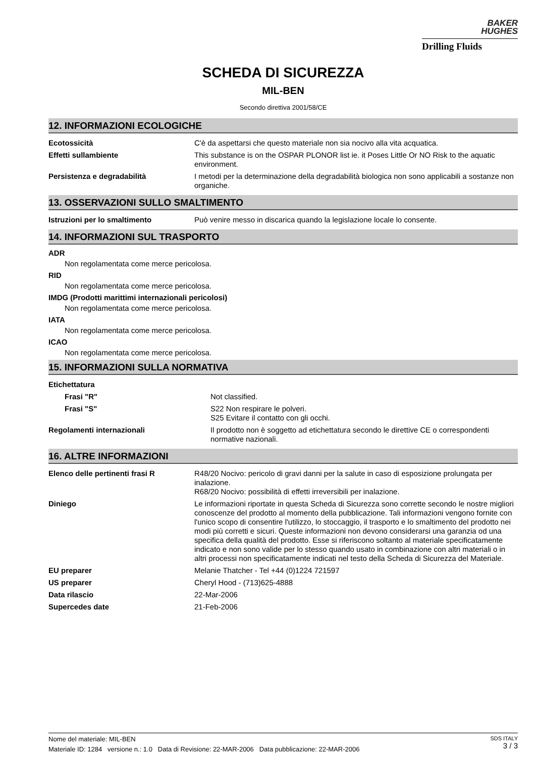BAKER
HUGHES
Drilling Fluids
SCHEDA DI SICUREZZA
MIL-BEN
Secondo direttiva 2001/58/CE
12. INFORMAZIONI ECOLOGICHE
| Ecotossicità | C'è da aspettarsi che questo materiale non sia nocivo alla vita acquatica. |
| Effetti sullambiente | This substance is on the OSPAR PLONOR list ie. it Poses Little Or NO Risk to the aquatic environment. |
| Persistenza e degradabilità | I metodi per la determinazione della degradabilità biologica non sono applicabili a sostanze non organiche. |
13. OSSERVAZIONI SULLO SMALTIMENTO
| Istruzioni per lo smaltimento | Può venire messo in discarica quando la legislazione locale lo consente. |
14. INFORMAZIONI SUL TRASPORTO
ADR
Non regolamentata come merce pericolosa.
RID
Non regolamentata come merce pericolosa.
IMDG (Prodotti marittimi internazionali pericolosi)
Non regolamentata come merce pericolosa.
IATA
Non regolamentata come merce pericolosa.
ICAO
Non regolamentata come merce pericolosa.
15. INFORMAZIONI SULLA NORMATIVA
| Etichettatura | |
| Frasi "R" | Not classified. |
| Frasi "S" | S22 Non respirare le polveri. S25 Evitare il contatto con gli occhi. |
| Regolamenti internazionali | Il prodotto non è soggetto ad etichettatura secondo le direttive CE o correspondenti normative nazionali. |
16. ALTRE INFORMAZIONI
| Elenco delle pertinenti frasi R | R48/20 Nocivo: pericolo di gravi danni per la salute in caso di esposizione prolungata per inalazione. R68/20 Nocivo: possibilità di effetti irreversibili per inalazione. |
| Diniego | Le informazioni riportate in questa Scheda di Sicurezza sono corrette secondo le nostre migliori conoscenze del prodotto al momento della pubblicazione. Tali informazioni vengono fornite con l'unico scopo di consentire l'utilizzo, lo stoccaggio, il trasporto e lo smaltimento del prodotto nei modi più corretti e sicuri. Queste informazioni non devono considerarsi una garanzia od una specifica della qualità del prodotto. Esse si riferiscono soltanto al materiale specificatamente indicato e non sono valide per lo stesso quando usato in combinazione con altri materiali o in altri processi non specificatamente indicati nel testo della Scheda di Sicurezza del Materiale. |
| EU preparer | Melanie Thatcher - Tel +44 (0)1224 721597 |
| US preparer | Cheryl Hood - (713)625-4888 |
| Data rilascio | 22-Mar-2006 |
| Supercedes date | 21-Feb-2006 |
SDS ITALY
3 / 3
Nome del materiale: MIL-BEN
Materiale ID: 1284 versione n.: 1.0 Data di Revisione: 22-MAR-2006 Data pubblicazione: 22-MAR-2006